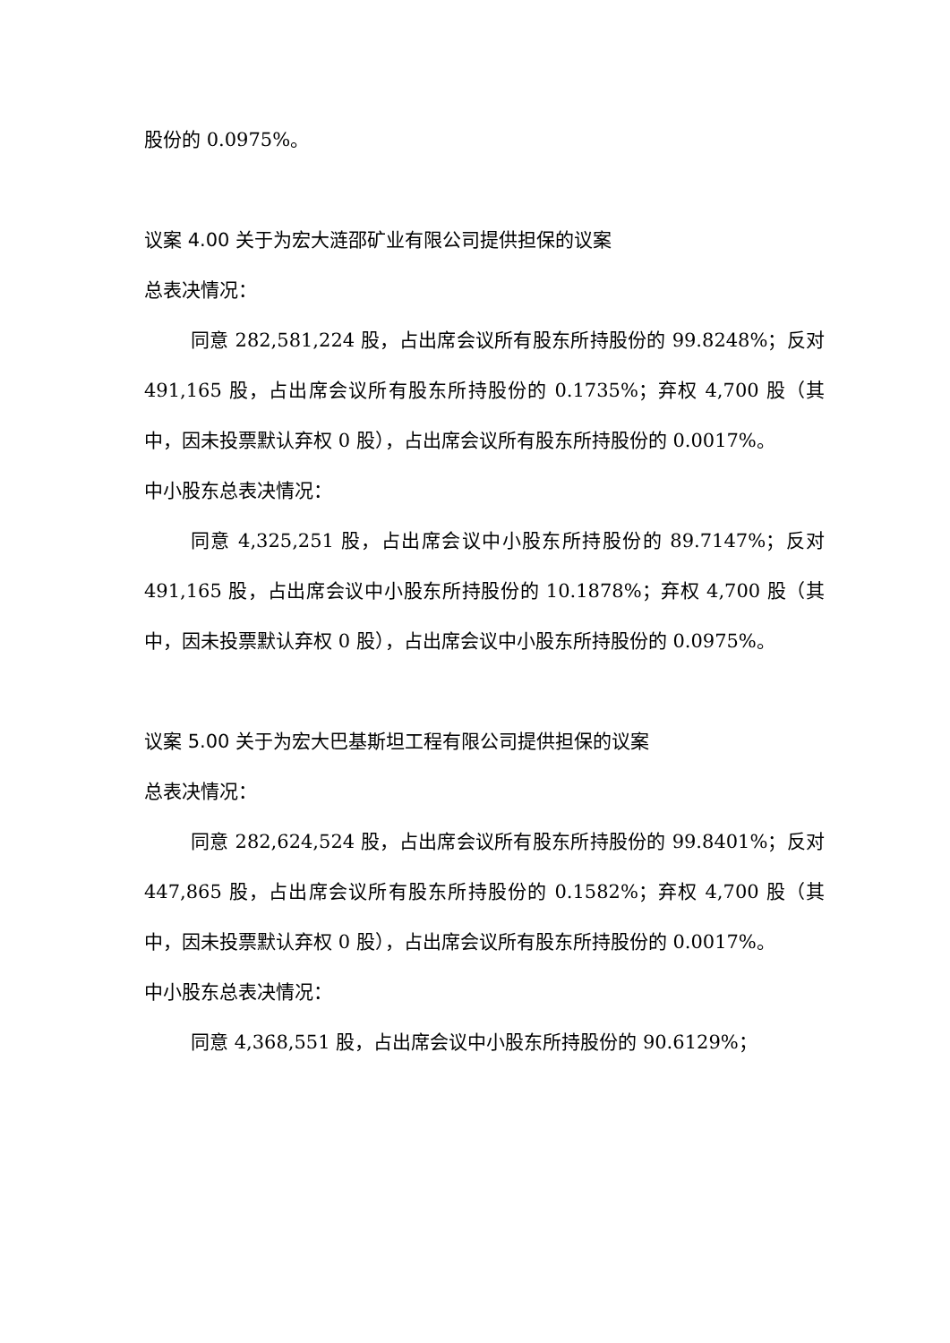股份的 0.0975%。
议案 4.00 关于为宏大涟邵矿业有限公司提供担保的议案
总表决情况：
同意 282,581,224 股，占出席会议所有股东所持股份的 99.8248%；反对 491,165 股，占出席会议所有股东所持股份的 0.1735%；弃权 4,700 股（其中，因未投票默认弃权 0 股），占出席会议所有股东所持股份的 0.0017%。
中小股东总表决情况：
同意 4,325,251 股，占出席会议中小股东所持股份的 89.7147%；反对 491,165 股，占出席会议中小股东所持股份的 10.1878%；弃权 4,700 股（其中，因未投票默认弃权 0 股），占出席会议中小股东所持股份的 0.0975%。
议案 5.00 关于为宏大巴基斯坦工程有限公司提供担保的议案
总表决情况：
同意 282,624,524 股，占出席会议所有股东所持股份的 99.8401%；反对 447,865 股，占出席会议所有股东所持股份的 0.1582%；弃权 4,700 股（其中，因未投票默认弃权 0 股），占出席会议所有股东所持股份的 0.0017%。
中小股东总表决情况：
同意 4,368,551 股，占出席会议中小股东所持股份的 90.6129%；